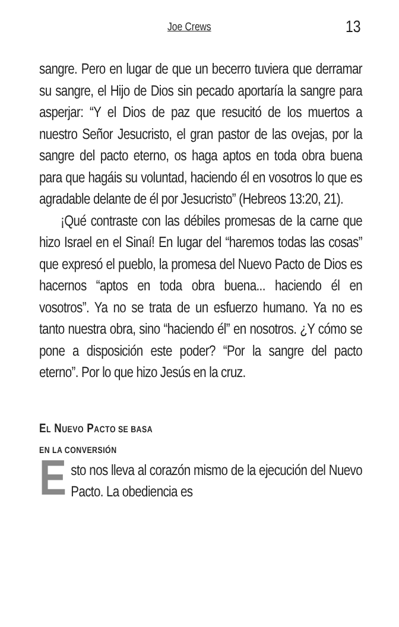Joe Crews 13
sangre. Pero en lugar de que un becerro tuviera que derramar su sangre, el Hijo de Dios sin pecado aportaría la sangre para asperjar: “Y el Dios de paz que resucitó de los muertos a nuestro Señor Jesucristo, el gran pastor de las ovejas, por la sangre del pacto eterno, os haga aptos en toda obra buena para que hagáis su voluntad, haciendo él en vosotros lo que es agradable delante de él por Jesucristo” (Hebreos 13:20, 21).
¡Qué contraste con las débiles promesas de la carne que hizo Israel en el Sinaí! En lugar del “haremos todas las cosas” que expresó el pueblo, la promesa del Nuevo Pacto de Dios es hacernos “aptos en toda obra buena... haciendo él en vosotros”. Ya no se trata de un esfuerzo humano. Ya no es tanto nuestra obra, sino “haciendo él” en nosotros. ¿Y cómo se pone a disposición este poder? “Por la sangre del pacto eterno”. Por lo que hizo Jesús en la cruz.
EL NUEVO PACTO SE BASA
EN LA CONVERSIÓN
Esto nos lleva al corazón mismo de la ejecución del Nuevo Pacto. La obediencia es